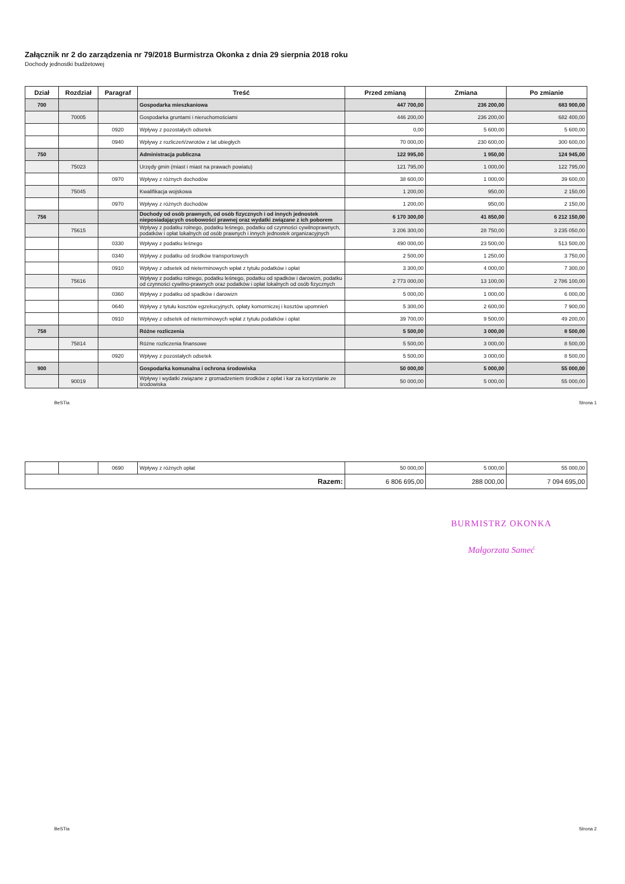Załącznik nr 2 do zarządzenia nr 79/2018 Burmistrza Okonka z dnia 29 sierpnia 2018 roku
Dochody jednostki budżetowej
| Dział | Rozdział | Paragraf | Treść | Przed zmianą | Zmiana | Po zmianie |
| --- | --- | --- | --- | --- | --- | --- |
| 700 | | | Gospodarka mieszkaniowa | 447 700,00 | 236 200,00 | 683 900,00 |
| | 70005 | | Gospodarka gruntami i nieruchomościami | 446 200,00 | 236 200,00 | 682 400,00 |
| | | 0920 | Wpływy z pozostałych odsetek | 0,00 | 5 600,00 | 5 600,00 |
| | | 0940 | Wpływy z rozliczeń/zwrotów z lat ubiegłych | 70 000,00 | 230 600,00 | 300 600,00 |
| 750 | | | Administracja publiczna | 122 995,00 | 1 950,00 | 124 945,00 |
| | 75023 | | Urzędy gmin (miast i miast na prawach powiatu) | 121 795,00 | 1 000,00 | 122 795,00 |
| | | 0970 | Wpływy z różnych dochodów | 38 600,00 | 1 000,00 | 39 600,00 |
| | 75045 | | Kwalifikacja wojskowa | 1 200,00 | 950,00 | 2 150,00 |
| | | 0970 | Wpływy z różnych dochodów | 1 200,00 | 950,00 | 2 150,00 |
| 756 | | | Dochody od osób prawnych, od osób fizycznych i od innych jednostek nieposiadających osobowości prawnej oraz wydatki związane z ich poborem | 6 170 300,00 | 41 850,00 | 6 212 150,00 |
| | 75615 | | Wpływy z podatku rolnego, podatku leśnego, podatku od czynności cywilnoprawnych, podatków i opłat lokalnych od osób prawnych i innych jednostek organizacyjnych | 3 206 300,00 | 28 750,00 | 3 235 050,00 |
| | | 0330 | Wpływy z podatku leśnego | 490 000,00 | 23 500,00 | 513 500,00 |
| | | 0340 | Wpływy z podatku od środków transportowych | 2 500,00 | 1 250,00 | 3 750,00 |
| | | 0910 | Wpływy z odsetek od nieterminowych wpłat z tytułu podatków i opłat | 3 300,00 | 4 000,00 | 7 300,00 |
| | 75616 | | Wpływy z podatku rolnego, podatku leśnego, podatku od spadków i darowizn, podatku od czynności cywilno-prawnych oraz podatków i opłat lokalnych od osób fizycznych | 2 773 000,00 | 13 100,00 | 2 786 100,00 |
| | | 0360 | Wpływy z podatku od spadków i darowizn | 5 000,00 | 1 000,00 | 6 000,00 |
| | | 0640 | Wpływy z tytułu kosztów egzekucyjnych, opłaty komorniczej i kosztów upomnień | 5 300,00 | 2 600,00 | 7 900,00 |
| | | 0910 | Wpływy z odsetek od nieterminowych wpłat z tytułu podatków i opłat | 39 700,00 | 9 500,00 | 49 200,00 |
| 758 | | | Różne rozliczenia | 5 500,00 | 3 000,00 | 8 500,00 |
| | 75814 | | Różne rozliczenia finansowe | 5 500,00 | 3 000,00 | 8 500,00 |
| | | 0920 | Wpływy z pozostałych odsetek | 5 500,00 | 3 000,00 | 8 500,00 |
| 900 | | | Gospodarka komunalna i ochrona środowiska | 50 000,00 | 5 000,00 | 55 000,00 |
| | 90019 | | Wpływy i wydatki związane z gromadzeniem środków z opłat i kar za korzystanie ze środowiska | 50 000,00 | 5 000,00 | 55 000,00 |
BeSTia Strona 1
| | | 0690 | Wpływy z różnych opłat | 50 000,00 | 5 000,00 | 55 000,00 |
| Razem: | | | | 6 806 695,00 | 288 000,00 | 7 094 695,00 |
BURMISTRZ OKONKA
Małgorzata Sameć
BeSTia Strona 2